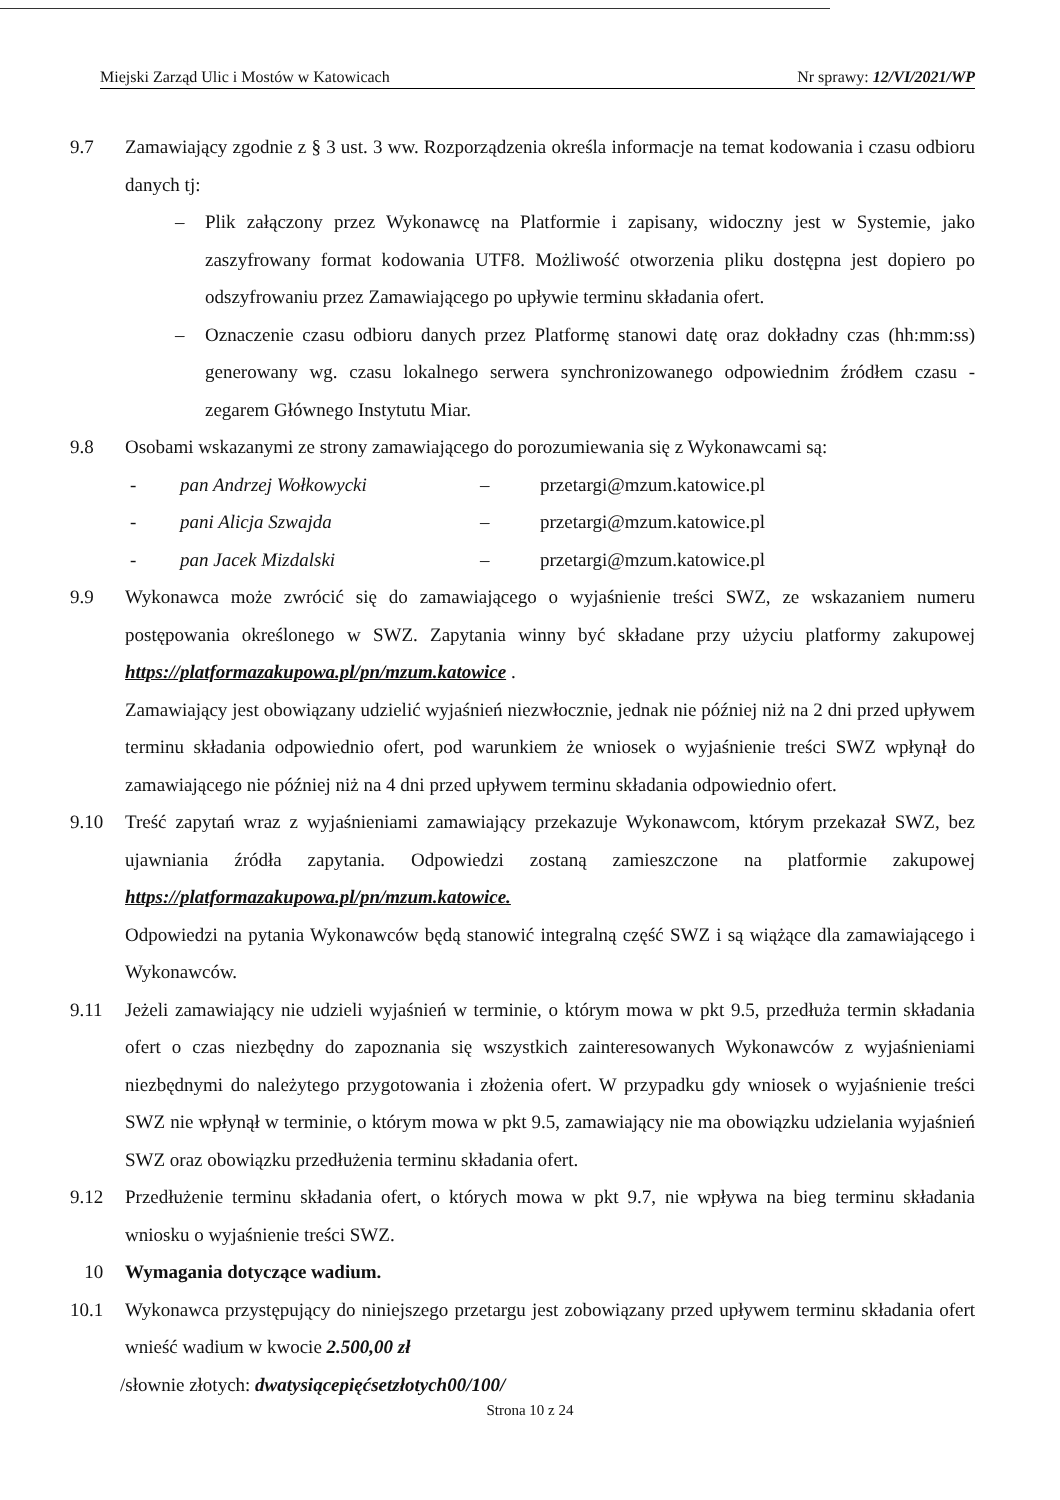Miejski Zarząd Ulic i Mostów w Katowicach Nr sprawy: 12/VI/2021/WP
9.7 Zamawiający zgodnie z § 3 ust. 3 ww. Rozporządzenia określa informacje na temat kodowania i czasu odbioru danych tj:
– Plik załączony przez Wykonawcę na Platformie i zapisany, widoczny jest w Systemie, jako zaszyfrowany format kodowania UTF8. Możliwość otworzenia pliku dostępna jest dopiero po odszyfrowaniu przez Zamawiającego po upływie terminu składania ofert.
– Oznaczenie czasu odbioru danych przez Platformę stanowi datę oraz dokładny czas (hh:mm:ss) generowany wg. czasu lokalnego serwera synchronizowanego odpowiednim źródłem czasu - zegarem Głównego Instytutu Miar.
9.8 Osobami wskazanymi ze strony zamawiającego do porozumiewania się z Wykonawcami są:
- pan Andrzej Wołkowycki – przetargi@mzum.katowice.pl
- pani Alicja Szwajda – przetargi@mzum.katowice.pl
- pan Jacek Mizdalski – przetargi@mzum.katowice.pl
9.9 Wykonawca może zwrócić się do zamawiającego o wyjaśnienie treści SWZ, ze wskazaniem numeru postępowania określonego w SWZ. Zapytania winny być składane przy użyciu platformy zakupowej https://platformazakupowa.pl/pn/mzum.katowice .
Zamawiający jest obowiązany udzielić wyjaśnień niezwłocznie, jednak nie później niż na 2 dni przed upływem terminu składania odpowiednio ofert, pod warunkiem że wniosek o wyjaśnienie treści SWZ wpłynął do zamawiającego nie później niż na 4 dni przed upływem terminu składania odpowiednio ofert.
9.10 Treść zapytań wraz z wyjaśnieniami zamawiający przekazuje Wykonawcom, którym przekazał SWZ, bez ujawniania źródła zapytania. Odpowiedzi zostaną zamieszczone na platformie zakupowej https://platformazakupowa.pl/pn/mzum.katowice.
Odpowiedzi na pytania Wykonawców będą stanowić integralną część SWZ i są wiążące dla zamawiającego i Wykonawców.
9.11 Jeżeli zamawiający nie udzieli wyjaśnień w terminie, o którym mowa w pkt 9.5, przedłuża termin składania ofert o czas niezbędny do zapoznania się wszystkich zainteresowanych Wykonawców z wyjaśnieniami niezbędnymi do należytego przygotowania i złożenia ofert. W przypadku gdy wniosek o wyjaśnienie treści SWZ nie wpłynął w terminie, o którym mowa w pkt 9.5, zamawiający nie ma obowiązku udzielania wyjaśnień SWZ oraz obowiązku przedłużenia terminu składania ofert.
9.12 Przedłużenie terminu składania ofert, o których mowa w pkt 9.7, nie wpływa na bieg terminu składania wniosku o wyjaśnienie treści SWZ.
10 Wymagania dotyczące wadium.
10.1 Wykonawca przystępujący do niniejszego przetargu jest zobowiązany przed upływem terminu składania ofert wnieść wadium w kwocie 2.500,00 zł
/słownie złotych: dwatysiącepięćsetzłotych00/100/
Strona 10 z 24